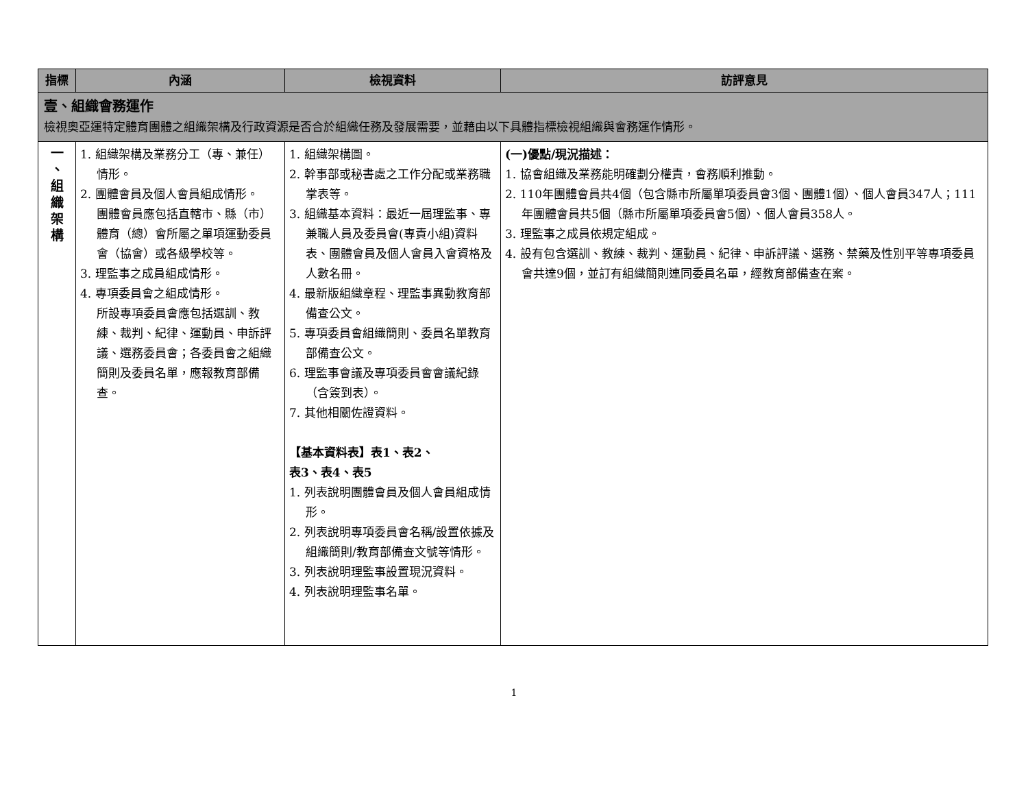| 指標 | 內涵 | 檢視資料 | 訪評意見 |
| --- | --- | --- | --- |
| 壹、組織會務運作 檢視奧亞運特定體育團體之組織架構及行政資源是否合於組織任務及發展需要，並藉由以下具體指標檢視組織與會務運作情形。 | | | |
| 一 、 組 織 架 構 | 1. 組織架構及業務分工（專、兼任）情形。 2. 團體會員及個人會員組成情形。 團體會員應包括直轄市、縣（市）體育（總）會所屬之單項運動委員會（協會）或各級學校等。 3. 理監事之成員組成情形。 4. 專項委員會之組成情形。 所設專項委員會應包括選訓、教練、裁判、紀律、運動員、申訴評議、選務委員會；各委員會之組織簡則及委員名單，應報教育部備查。 | 1. 組織架構圖。 2. 幹事部或秘書處之工作分配或業務職掌表等。 3. 組織基本資料：最近一屆理監事、專兼職人員及委員會(專責小組)資料表、團體會員及個人會員入會資格及人數名冊。 4. 最新版組織章程、理監事異動教育部備查公文。 5. 專項委員會組織簡則、委員名單教育部備查公文。 6. 理監事會議及專項委員會會議紀錄（含簽到表）。 7. 其他相關佐證資料。 【基本資料表】表1、表2、 表3、表4、表5 1. 列表說明團體會員及個人會員組成情形。 2. 列表說明專項委員會名稱/設置依據及組織簡則/教育部備查文號等情形。 3. 列表說明理監事設置現況資料。 4. 列表說明理監事名單。 | (一)優點/現況描述： 1. 協會組織及業務能明確劃分權責，會務順利推動。 2. 110年團體會員共4個（包含縣市所屬單項委員會3個、團體1個）、個人會員347人；111年團體會員共5個（縣市所屬單項委員會5個）、個人會員358人。 3. 理監事之成員依規定組成。 4. 設有包含選訓、教練、裁判、運動員、紀律、申訴評議、選務、禁藥及性別平等專項委員會共達9個，並訂有組織簡則連同委員名單，經教育部備查在案。 |
1